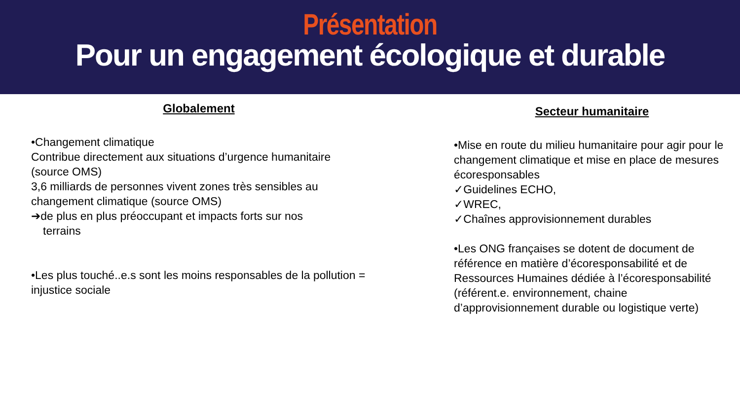Présentation
Pour un engagement écologique et durable
Globalement
•Changement climatique
Contribue directement aux situations d’urgence humanitaire (source OMS)
3,6 milliards de personnes vivent zones très sensibles au changement climatique (source OMS)
➔de plus en plus préoccupant et impacts forts sur nos
terrains
•Les plus touché..e.s sont les moins responsables de la pollution = injustice sociale
Secteur humanitaire
•Mise en route du milieu humanitaire pour agir pour le changement climatique et mise en place de mesures écoresponsables
✓Guidelines ECHO,
✓WREC,
✓Chaînes approvisionnement durables
•Les ONG françaises se dotent de document de référence en matière d’écoresponsabilité et de Ressources Humaines dédiée à l’écoresponsabilité (référent.e. environnement, chaine d’approvisionnement durable ou logistique verte)